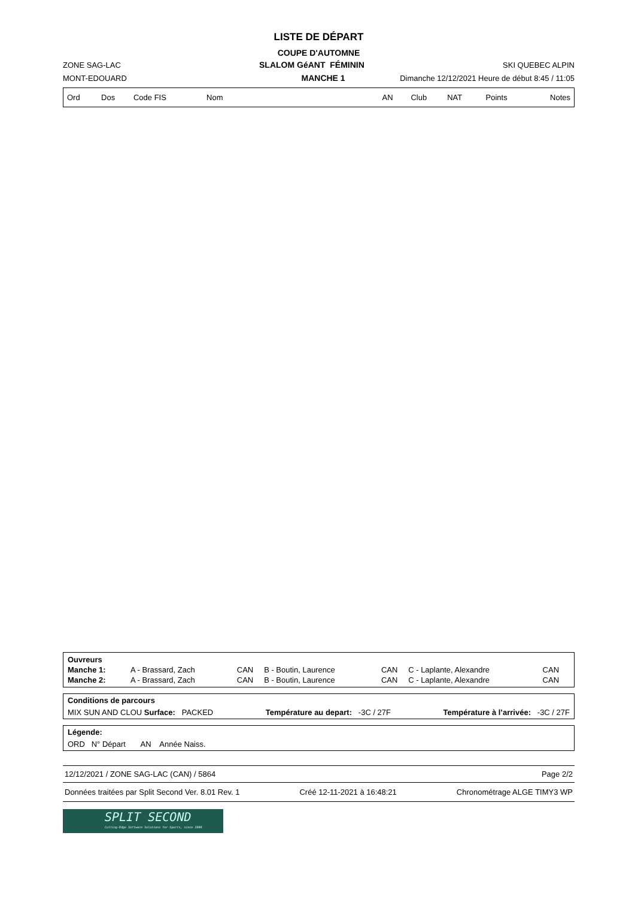LISTE DE DÉPART
COUPE D'AUTOMNE
ZONE SAG-LAC SLALOM GéANT FÉMININ SKI QUEBEC ALPIN
MONT-EDOUARD MANCHE 1 Dimanche 12/12/2021 Heure de début 8:45 / 11:05
| Ord | Dos | Code FIS | Nom | AN | Club | NAT | Points | Notes |
| --- | --- | --- | --- | --- | --- | --- | --- | --- |
| Ouvreurs | | | | | | |
| Manche 1: | A - Brassard, Zach | CAN | B - Boutin, Laurence | CAN | C - Laplante, Alexandre | CAN |
| Manche 2: | A - Brassard, Zach | CAN | B - Boutin, Laurence | CAN | C - Laplante, Alexandre | CAN |
Conditions de parcours
MIX SUN AND CLOU Surface: PACKED Température au depart: -3C / 27F Température à l’arrivée: -3C / 27F
Légende:
ORD N° Départ AN Année Naiss.
12/12/2021 / ZONE SAG-LAC (CAN) / 5864 Page 2/2
Données traitées par Split Second Ver. 8.01 Rev. 1 Créé 12-11-2021 à 16:48:21 Chronométrage ALGE TIMY3 WP
SPLIT SECOND
Cutting-Edge Software Solutions for Sports, since 1990